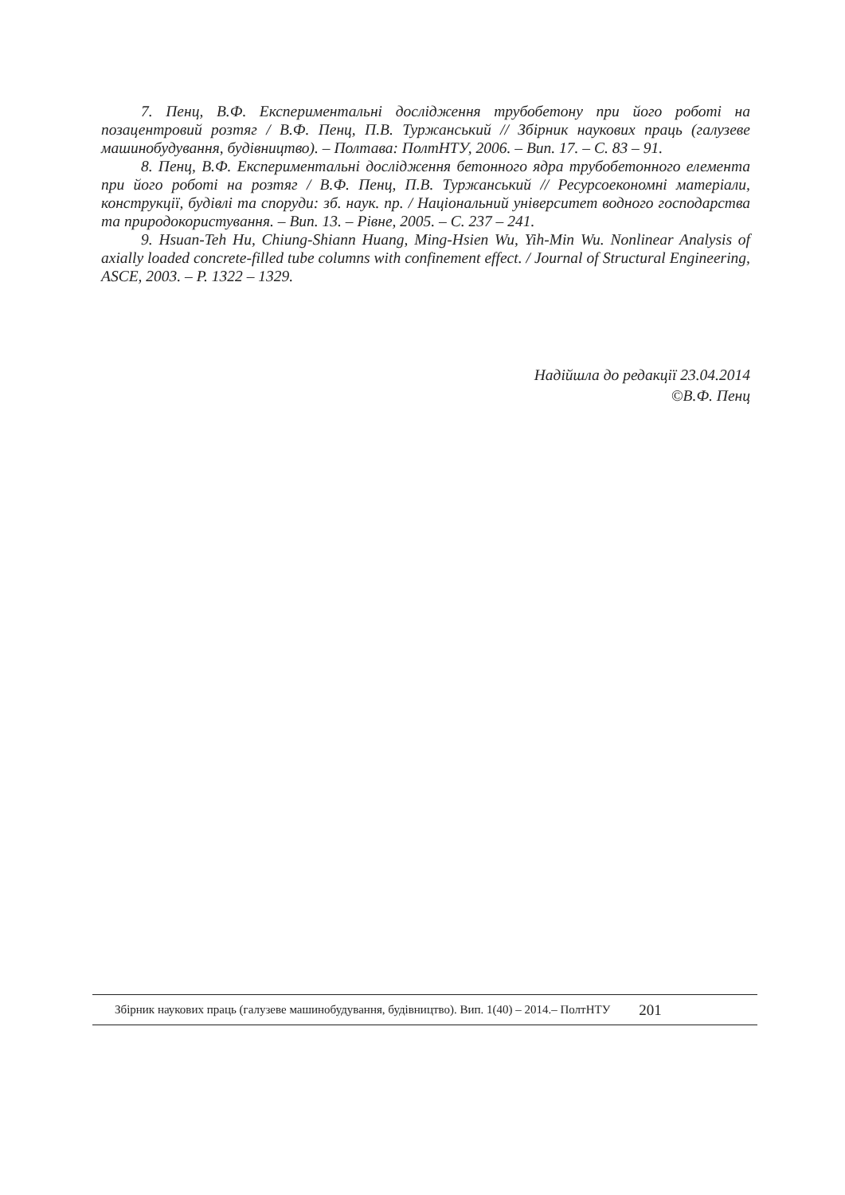7. Пенц, В.Ф. Експериментальні дослідження трубобетону при його роботі на позацентровий розтяг / В.Ф. Пенц, П.В. Туржанський // Збірник наукових праць (галузеве машинобудування, будівництво). – Полтава: ПолтНТУ, 2006. – Вип. 17. – С. 83 – 91.
8. Пенц, В.Ф. Експериментальні дослідження бетонного ядра трубобетонного елемента при його роботі на розтяг / В.Ф. Пенц, П.В. Туржанський // Ресурсоекономні матеріали, конструкції, будівлі та споруди: зб. наук. пр. / Національний університет водного господарства та природокористування. – Вип. 13. – Рівне, 2005. – С. 237 – 241.
9. Hsuan-Teh Hu, Chiung-Shiann Huang, Ming-Hsien Wu, Yih-Min Wu. Nonlinear Analysis of axially loaded concrete-filled tube columns with confinement effect. / Journal of Structural Engineering, ASCE, 2003. – P. 1322 – 1329.
Надійшла до редакції 23.04.2014
©В.Ф. Пенц
Збірник наукових праць (галузеве машинобудування, будівництво). Вип. 1(40) – 2014.– ПолтНТУ 201